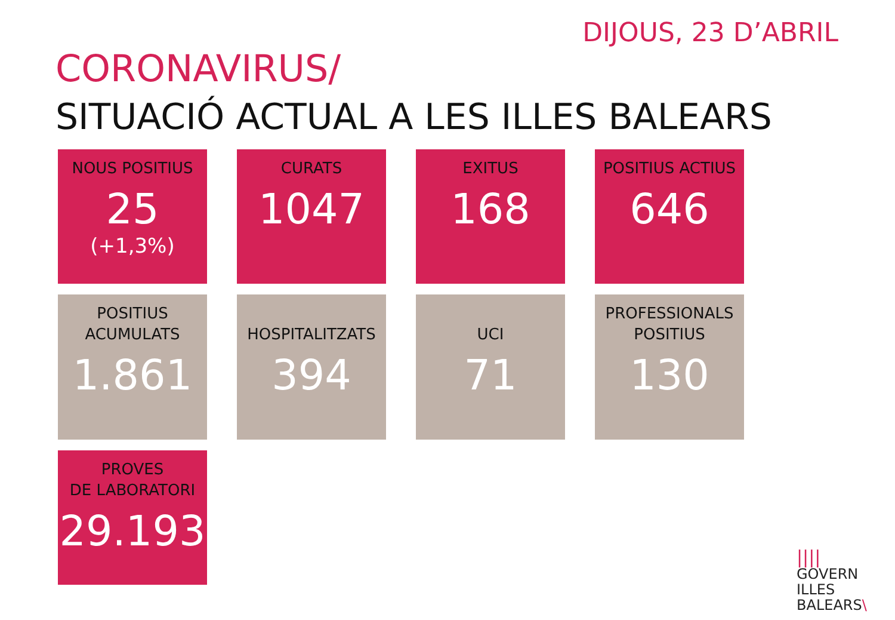DIJOUS, 23 D’ABRIL
CORONAVIRUS/
SITUACIÓ ACTUAL A LES ILLES BALEARS
NOUS POSITIUS
25
(+1,3%)
CURATS
1047
EXITUS
168
POSITIUS ACTIUS
646
POSITIUS
ACUMULATS
1.861
HOSPITALITZATS
394
UCI
71
PROFESSIONALS
POSITIUS
130
PROVES
DE LABORATORI
29.193
||||
GOVERN
ILLES
BALEARS\